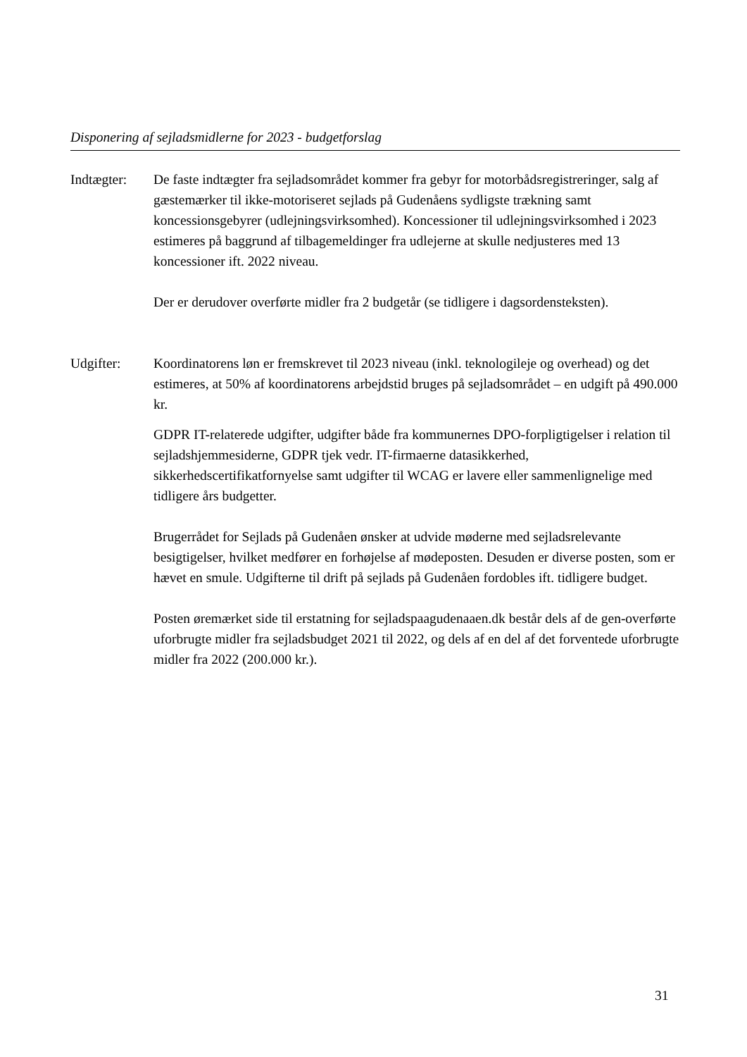Disponering af sejladsmidlerne for 2023 - budgetforslag
Indtægter: De faste indtægter fra sejladsområdet kommer fra gebyr for motorbådsregistreringer, salg af gæstemærker til ikke-motoriseret sejlads på Gudenåens sydligste trækning samt koncessionsgebyrer (udlejningsvirksomhed). Koncessioner til udlejningsvirksomhed i 2023 estimeres på baggrund af tilbagemeldinger fra udlejerne at skulle nedjusteres med 13 koncessioner ift. 2022 niveau.
Der er derudover overførte midler fra 2 budgetår (se tidligere i dagsordensteksten).
Udgifter: Koordinatorens løn er fremskrevet til 2023 niveau (inkl. teknologileje og overhead) og det estimeres, at 50% af koordinatorens arbejdstid bruges på sejladsområdet – en udgift på 490.000 kr.
GDPR IT-relaterede udgifter, udgifter både fra kommunernes DPO-forpligtigelser i relation til sejladshjemmesiderne, GDPR tjek vedr. IT-firmaerne datasikkerhed, sikkerhedscertifikatfornyelse samt udgifter til WCAG er lavere eller sammenlignelige med tidligere års budgetter.
Brugerrådet for Sejlads på Gudenåen ønsker at udvide møderne med sejladsrelevante besigtigelser, hvilket medfører en forhøjelse af mødeposten. Desuden er diverse posten, som er hævet en smule. Udgifterne til drift på sejlads på Gudenåen fordobles ift. tidligere budget.
Posten øremærket side til erstatning for sejladspaagudenaaen.dk består dels af de gen-overførte uforbrugte midler fra sejladsbudget 2021 til 2022, og dels af en del af det forventede uforbrugte midler fra 2022 (200.000 kr.).
31